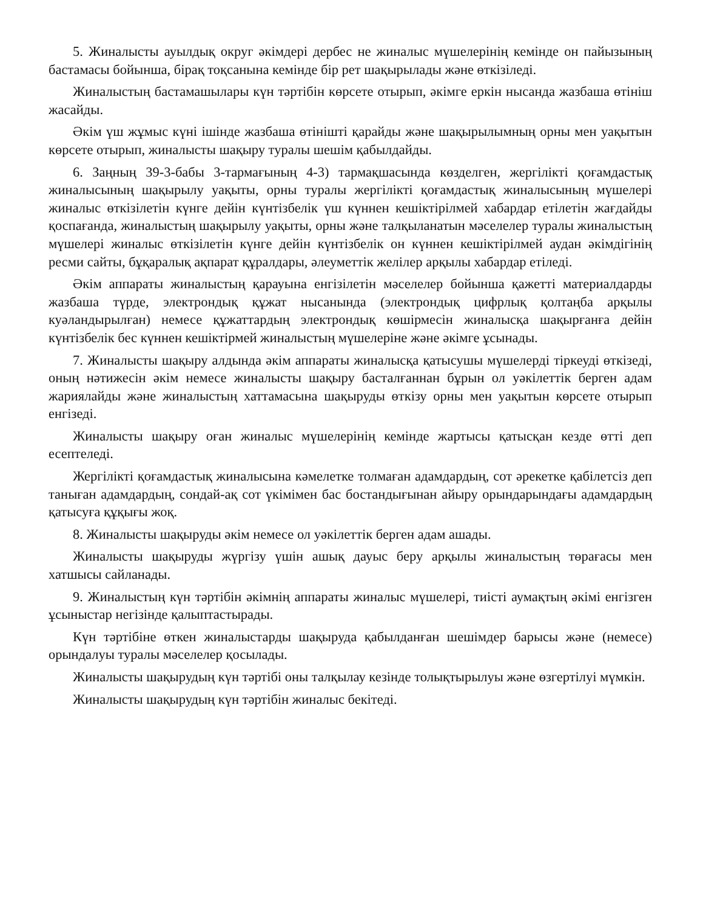5. Жиналысты ауылдық округ әкімдері дербес не жиналыс мүшелерінің кемінде он пайызының бастамасы бойынша, бірақ тоқсанына кемінде бір рет шақырылады және өткізіледі.
Жиналыстың бастамашылары күн тәртібін көрсете отырып, әкімге еркін нысанда жазбаша өтініш жасайды.
Әкім үш жұмыс күні ішінде жазбаша өтінішті қарайды және шақырылымның орны мен уақытын көрсете отырып, жиналысты шақыру туралы шешім қабылдайды.
6. Заңның 39-3-бабы 3-тармағының 4-3) тармақшасында көзделген, жергілікті қоғамдастық жиналысының шақырылу уақыты, орны туралы жергілікті қоғамдастық жиналысының мүшелері жиналыс өткізілетін күнге дейін күнтізбелік үш күннен кешіктірілмей хабардар етілетін жағдайды қоспағанда, жиналыстың шақырылу уақыты, орны және талқыланатын мәселелер туралы жиналыстың мүшелері жиналыс өткізілетін күнге дейін күнтізбелік он күннен кешіктірілмей аудан әкімдігінің ресми сайты, бұқаралық ақпарат құралдары, әлеуметтік желілер арқылы хабардар етіледі.
Әкім аппараты жиналыстың қарауына енгізілетін мәселелер бойынша қажетті материалдарды жазбаша түрде, электрондық құжат нысанында (электрондық цифрлық қолтаңба арқылы куәландырылған) немесе құжаттардың электрондық көшірмесін жиналысқа шақырғанға дейін күнтізбелік бес күннен кешіктірмей жиналыстың мүшелеріне және әкімге ұсынады.
7. Жиналысты шақыру алдында әкім аппараты жиналысқа қатысушы мүшелерді тіркеуді өткізеді, оның нәтижесін әкім немесе жиналысты шақыру басталғаннан бұрын ол уәкілеттік берген адам жариялайды және жиналыстың хаттамасына шақыруды өткізу орны мен уақытын көрсете отырып енгізеді.
Жиналысты шақыру оған жиналыс мүшелерінің кемінде жартысы қатысқан кезде өтті деп есептеледі.
Жергілікті қоғамдастық жиналысына кәмелетке толмаған адамдардың, сот әрекетке қабілетсіз деп таныған адамдардың, сондай-ақ сот үкімімен бас бостандығынан айыру орындарындағы адамдардың қатысуға құқығы жоқ.
8. Жиналысты шақыруды әкім немесе ол уәкілеттік берген адам ашады.
Жиналысты шақыруды жүргізу үшін ашық дауыс беру арқылы жиналыстың төрағасы мен хатшысы сайланады.
9. Жиналыстың күн тәртібін әкімнің аппараты жиналыс мүшелері, тиісті аумақтың әкімі енгізген ұсыныстар негізінде қалыптастырады.
Күн тәртібіне өткен жиналыстарды шақыруда қабылданған шешімдер барысы және (немесе) орындалуы туралы мәселелер қосылады.
Жиналысты шақырудың күн тәртібі оны талқылау кезінде толықтырылуы және өзгертілуі мүмкін.
Жиналысты шақырудың күн тәртібін жиналыс бекітеді.